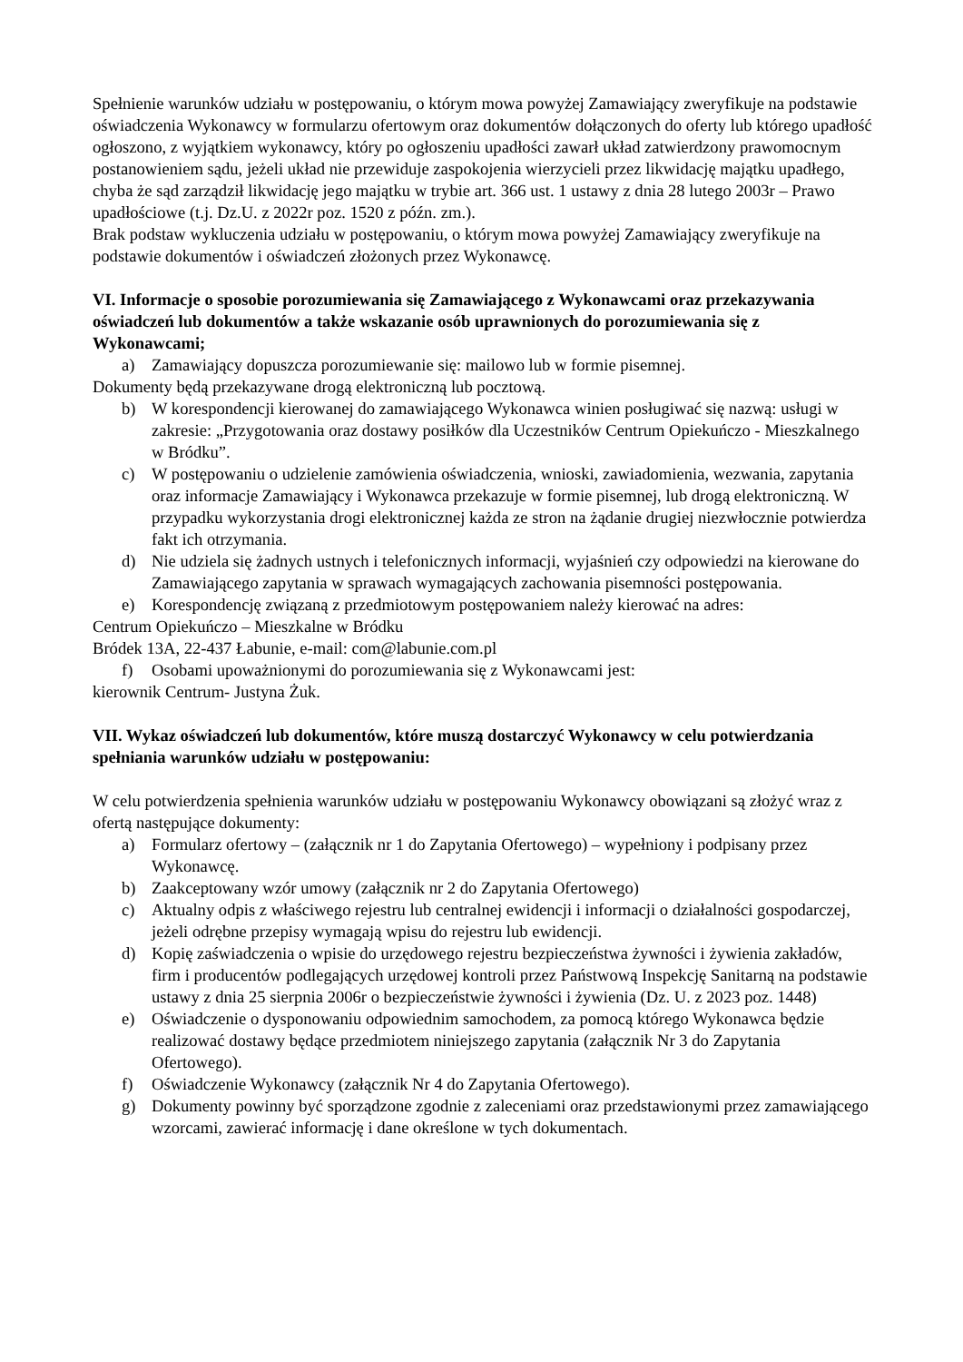Spełnienie warunków udziału w postępowaniu, o którym mowa powyżej Zamawiający zweryfikuje na podstawie oświadczenia Wykonawcy w formularzu ofertowym oraz dokumentów dołączonych do oferty lub którego upadłość ogłoszono, z wyjątkiem wykonawcy, który po ogłoszeniu upadłości zawarł układ zatwierdzony prawomocnym postanowieniem sądu, jeżeli układ nie przewiduje zaspokojenia wierzycieli przez likwidację majątku upadłego, chyba że sąd zarządził likwidację jego majątku w trybie art. 366 ust. 1 ustawy z dnia 28 lutego 2003r – Prawo upadłościowe (t.j. Dz.U. z 2022r poz. 1520 z późn. zm.).
Brak podstaw wykluczenia udziału w postępowaniu, o którym mowa powyżej Zamawiający zweryfikuje na podstawie dokumentów i oświadczeń złożonych przez Wykonawcę.
VI. Informacje o sposobie porozumiewania się Zamawiającego z Wykonawcami oraz przekazywania oświadczeń lub dokumentów a także wskazanie osób uprawnionych do porozumiewania się z Wykonawcami;
a) Zamawiający dopuszcza porozumiewanie się: mailowo lub w formie pisemnej.
Dokumenty będą przekazywane drogą elektroniczną lub pocztową.
b) W korespondencji kierowanej do zamawiającego Wykonawca winien posługiwać się nazwą: usługi w zakresie: „Przygotowania oraz dostawy posiłków dla Uczestników Centrum Opiekuńczo - Mieszkalnego w Bródku”.
c) W postępowaniu o udzielenie zamówienia oświadczenia, wnioski, zawiadomienia, wezwania, zapytania oraz informacje Zamawiający i Wykonawca przekazuje w formie pisemnej, lub drogą elektroniczną. W przypadku wykorzystania drogi elektronicznej każda ze stron na żądanie drugiej niezwłocznie potwierdza fakt ich otrzymania.
d) Nie udziela się żadnych ustnych i telefonicznych informacji, wyjaśnień czy odpowiedzi na kierowane do Zamawiającego zapytania w sprawach wymagających zachowania pisemności postępowania.
e) Korespondencję związaną z przedmiotowym postępowaniem należy kierować na adres:
Centrum Opiekuńczo – Mieszkalne w Bródku
Bródek 13A, 22-437 Łabunie, e-mail: com@labunie.com.pl
f) Osobami upoważnionymi do porozumiewania się z Wykonawcami jest:
kierownik Centrum- Justyna Żuk.
VII. Wykaz oświadczeń lub dokumentów, które muszą dostarczyć Wykonawcy w celu potwierdzania spełniania warunków udziału w postępowaniu:
W celu potwierdzenia spełnienia warunków udziału w postępowaniu Wykonawcy obowiązani są złożyć wraz z ofertą następujące dokumenty:
a) Formularz ofertowy – (załącznik nr 1 do Zapytania Ofertowego) – wypełniony i podpisany przez Wykonawcę.
b) Zaakceptowany wzór umowy (załącznik nr 2 do Zapytania Ofertowego)
c) Aktualny odpis z właściwego rejestru lub centralnej ewidencji i informacji o działalności gospodarczej, jeżeli odrębne przepisy wymagają wpisu do rejestru lub ewidencji.
d) Kopię zaświadczenia o wpisie do urzędowego rejestru bezpieczeństwa żywności i żywienia zakładów, firm i producentów podlegających urzędowej kontroli przez Państwową Inspekcję Sanitarną na podstawie ustawy z dnia 25 sierpnia 2006r o bezpieczeństwie żywności i żywienia (Dz. U. z 2023 poz. 1448)
e) Oświadczenie o dysponowaniu odpowiednim samochodem, za pomocą którego Wykonawca będzie realizować dostawy będące przedmiotem niniejszego zapytania (załącznik Nr 3 do Zapytania Ofertowego).
f) Oświadczenie Wykonawcy (załącznik Nr 4 do Zapytania Ofertowego).
g) Dokumenty powinny być sporządzone zgodnie z zaleceniami oraz przedstawionymi przez zamawiającego wzorcami, zawierać informację i dane określone w tych dokumentach.